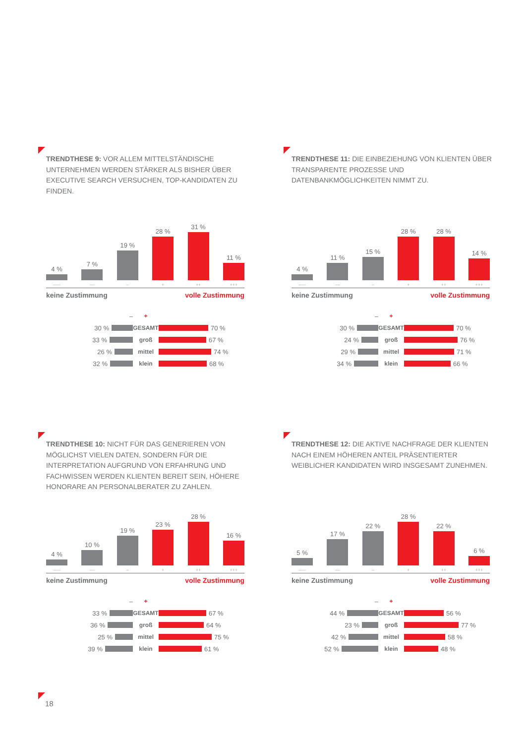TRENDTHESE 9: VOR ALLEM MITTELSTÄNDISCHE UNTERNEHMEN WERDEN STÄRKER ALS BISHER ÜBER EXECUTIVE SEARCH VERSUCHEN, TOP-KANDIDATEN ZU FINDEN.
4 %
–––
7 %
––
19 %
–
28 %
+
31 %
++
11 %
+++
keine Zustimmung volle Zustimmung
– +
30 % GESAMT 70 %
33 % groß 67 %
26 % mittel 74 %
32 % klein 68 %
TRENDTHESE 11: DIE EINBEZIEHUNG VON KLIENTEN ÜBER TRANSPARENTE PROZESSE UND DATENBANKMÖGLICHKEITEN NIMMT ZU.
4 %
–––
11 %
––
15 %
–
28 %
+
28 %
++
14 %
+++
keine Zustimmung volle Zustimmung
– +
30 % GESAMT 70 %
24 % groß 76 %
29 % mittel 71 %
34 % klein 66 %
TRENDTHESE 10: NICHT FÜR DAS GENERIEREN VON MÖGLICHST VIELEN DATEN, SONDERN FÜR DIE INTERPRETATION AUFGRUND VON ERFAHRUNG UND FACHWISSEN WERDEN KLIENTEN BEREIT SEIN, HÖHERE HONORARE AN PERSONALBERATER ZU ZAHLEN.
4 %
–––
10 %
––
19 %
–
23 %
+
28 %
++
16 %
+++
keine Zustimmung volle Zustimmung
– +
33 % GESAMT 67 %
36 % groß 64 %
25 % mittel 75 %
39 % klein 61 %
TRENDTHESE 12: DIE AKTIVE NACHFRAGE DER KLIENTEN NACH EINEM HÖHEREN ANTEIL PRÄSENTIERTER WEIBLICHER KANDIDATEN WIRD INSGESAMT ZUNEHMEN.
5 %
–––
17 %
––
22 %
–
28 %
+
22 %
++
6 %
+++
keine Zustimmung volle Zustimmung
– +
44 % GESAMT 56 %
23 % groß 77 %
42 % mittel 58 %
52 % klein 48 %
18